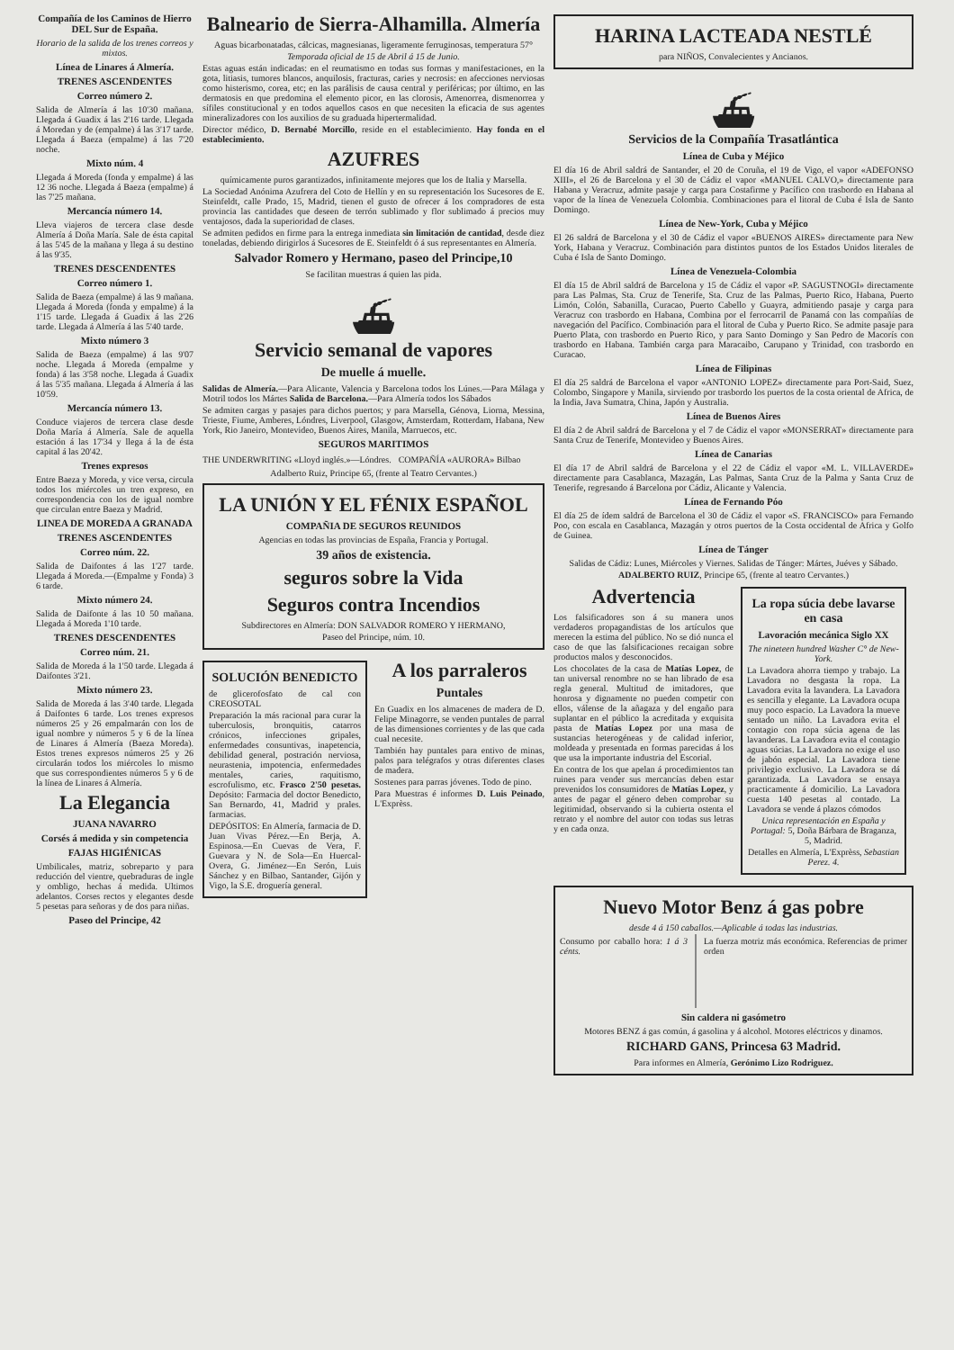Compañía de los Caminos de Hierro DEL Sur de España.
Horario de la salida de los trenes correos y mixtos.
Línea de Linares á Almería.
TRENES ASCENDENTES
Correo número 2.
Salida de Almería á las 10'30 mañana. Llegada á Guadix á las 2'16 tarde. Llegada á Moredan y de (empalme) á las 3'17 tarde. Llegada á Baeza (empalme) á las 7'20 noche.
Mixto núm. 4
Llegada á Moreda (fonda y empalme) á las 12 36 noche. Llegada á Baeza (empalme) á las 7'25 mañana.
Mercancía número 14.
Lleva viajeros de tercera clase desde Almería á Doña María. Sale de ésta capital á las 5'45 de la mañana y llega á su destino á las 9'35.
TRENES DESCENDENTES
Correo número 1.
Salida de Baeza (empalme) á las 9 mañana. Llegada á Moreda (fonda y empalme) á la 1'15 tarde. Llegada á Guadix á las 2'26 tarde. Llegada á Almería á las 5'40 tarde.
Mixto número 3
Salida de Baeza (empalme) á las 9'07 noche. Llegada á Moreda (empalme y fonda) á las 3'58 noche. Llegada á Guadix á las 5'35 mañana. Llegada á Almería á las 10'59.
Mercancía número 13.
Conduce viajeros de tercera clase desde Doña María á Almería. Sale de aquella estación á las 17'34 y llega á la de ésta capital á las 20'42.
Trenes expresos
Entre Baeza y Moreda, y vice versa, circula todos los miércoles un tren expreso, en correspondencia con los de igual nombre que circulan entre Baeza y Madrid.
LINEA DE MOREDA A GRANADA
TRENES ASCENDENTES
Correo núm. 22.
Salida de Daifontes á las 1'27 tarde. Llegada á Moreda.—(Empalme y Fonda) 3 6 tarde.
Mixto número 24.
Salida de Daifonte á las 10 50 mañana. Llegada á Moreda 1'10 tarde.
TRENES DESCENDENTES
Correo núm. 21.
Salida de Moreda á la 1'50 tarde. Llegada á Daifontes 3'21.
Mixto número 23.
Salida de Moreda á las 3'40 tarde. Llegada á Daifontes 6 tarde. Los trenes expresos números 25 y 26 empalmarán con los de igual nombre y números 5 y 6 de la línea de Linares á Almería (Baeza Moreda). Estos trenes expresos números 25 y 26 circularán todos los miércoles lo mismo que sus correspondientes números 5 y 6 de la línea de Linares á Almería.
La Elegancia
JUANA NAVARRO
Corsés á medida y sin competencia
FAJAS HIGIÉNICAS
Umbilicales, matriz, sobreparto y para reducción del vientre, quebraduras de ingle y ombligo, hechas á medida. Ultimos adelantos. Corses rectos y elegantes desde 5 pesetas para señoras y de dos para niñas.
Paseo del Principe, 42
Balneario de Sierra-Alhamilla. Almería
Aguas bicarbonatadas, cálcicas, magnesianas, ligeramente ferruginosas, temperatura 57°
Temporada oficial de 15 de Abril á 15 de Junio.
Estas aguas están indicadas: en el reumatismo en todas sus formas y manifestaciones, en la gota, litiasis, tumores blancos, anquilosis, fracturas, caries y necrosis: en afecciones nerviosas como histerismo, corea, etc; en las parálisis de causa central y periféricas; por último, en las dermatosis en que predomina el elemento picor, en las clorosis, Amenorrea, dismenorrea y sífiles constitucional y en todos aquellos casos en que necesiten la eficacia de sus agentes mineralizadores con los auxilios de su graduada hipertermalidad.
Director médico, D. Bernabé Morcillo, reside en el establecimiento. Hay fonda en el establecimiento.
AZUFRES
químicamente puros garantizados, infinitamente mejores que los de Italia y Marsella.
La Sociedad Anónima Azufrera del Coto de Hellín y en su representación los Sucesores de E. Steinfeldt, calle Prado, 15, Madrid, tienen el gusto de ofrecer á los compradores de esta provincia las cantidades que deseen de terrón sublimado y flor sublimado á precios muy ventajosos, dada la superioridad de clases.
Se admiten pedidos en firme para la entrega inmediata sin limitación de cantidad, desde diez toneladas, debiendo dirigirlos á Sucesores de E. Steinfeldt ó á sus representantes en Almería.
Salvador Romero y Hermano, paseo del Principe,10
Se facilitan muestras á quien las pida.
⛴
Servicio semanal de vapores
De muelle á muelle.
Salidas de Almería.—Para Alicante, Valencia y Barcelona todos los Lúnes.—Para Málaga y Motril todos los Mártes Salida de Barcelona.—Para Almería todos los Sábados
Se admiten cargas y pasajes para dichos puertos; y para Marsella, Génova, Liorna, Messina, Trieste, Fiume, Amberes, Lóndres, Liverpool, Glasgow, Amsterdam, Rotterdam, Habana, New York, Rio Janeiro, Montevideo, Buenos Aires, Manila, Marruecos, etc.
SEGUROS MARITIMOS
THE UNDERWRITING «Lloyd inglés.»—Lóndres.
COMPAÑÍA «AURORA» Bilbao
Adalberto Ruiz, Principe 65, (frente al Teatro Cervantes.)
LA UNIÓN Y EL FÉNIX ESPAÑOL
COMPAÑIA DE SEGUROS REUNIDOS
Agencias en todas las provincias de España, Francia y Portugal.
39 años de existencia.
seguros sobre la Vida
Seguros contra Incendios
Subdirectores en Almería: DON SALVADOR ROMERO Y HERMANO,
Paseo del Principe, núm. 10.
SOLUCIÓN BENEDICTO
de glicerofosfato de cal con CREOSOTAL
Preparación la más racional para curar la tuberculosis, bronquitis, catarros crónicos, infecciones gripales, enfermedades consuntivas, inapetencia, debilidad general, postración nerviosa, neurastenia, impotencia, enfermedades mentales, caries, raquitismo, escrofulismo, etc. Frasco 2'50 pesetas. Depósito: Farmacia del doctor Benedicto, San Bernardo, 41, Madrid y prales. farmacias.
DEPÓSITOS: En Almería, farmacia de D. Juan Vivas Pérez.—En Berja, A. Espinosa.—En Cuevas de Vera, F. Guevara y N. de Sola—En Huercal-Overa, G. Jiménez—En Serón, Luis Sánchez y en Bilbao, Santander, Gijón y Vigo, la S.E. droguería general.
A los parraleros
Puntales
En Guadix en los almacenes de madera de D. Felipe Minagorre, se venden puntales de parral de las dimensiones corrientes y de las que cada cual necesite.
También hay puntales para entivo de minas, palos para telégrafos y otras diferentes clases de madera.
Sostenes para parras jóvenes. Todo de pino.
Para Muestras é informes D. Luis Peinado, L'Exprèss.
HARINA LACTEADA NESTLÉ
para NIÑOS, Convalecientes y Ancianos.
⛴
Servicios de la Compañía Trasatlántica
Línea de Cuba y Méjico
El día 16 de Abril saldrá de Santander, el 20 de Coruña, el 19 de Vigo, el vapor «ADEFONSO XIII», el 26 de Barcelona y el 30 de Cádiz el vapor «MANUEL CALVO,» directamente para Habana y Veracruz, admite pasaje y carga para Costafirme y Pacífico con trasbordo en Habana al vapor de la línea de Venezuela Colombia. Combinaciones para el litoral de Cuba é Isla de Santo Domingo.
Línea de New-York, Cuba y Méjico
El 26 saldrá de Barcelona y el 30 de Cádiz el vapor «BUENOS AIRES» directamente para New York, Habana y Veracruz. Combinación para distintos puntos de los Estados Unidos literales de Cuba é Isla de Santo Domingo.
Línea de Venezuela-Colombia
El día 15 de Abril saldrá de Barcelona y 15 de Cádiz el vapor «P. SAGUSTNOGI» directamente para Las Palmas, Sta. Cruz de Tenerife, Sta. Cruz de las Palmas, Puerto Rico, Habana, Puerto Limón, Colón, Sabanilla, Curacao, Puerto Cabello y Guayra, admitiendo pasaje y carga para Veracruz con trasbordo en Habana, Combina por el ferrocarril de Panamá con las compañías de navegación del Pacífico. Combinación para el litoral de Cuba y Puerto Rico. Se admite pasaje para Puerto Plata, con trasbordo en Puerto Rico, y para Santo Domingo y San Pedro de Macorís con trasbordo en Habana. También carga para Maracaibo, Carupano y Trinidad, con trasbordo en Curacao.
Línea de Filipinas
El día 25 saldrá de Barcelona el vapor «ANTONIO LOPEZ» directamente para Port-Said, Suez, Colombo, Singapore y Manila, sirviendo por trasbordo los puertos de la costa oriental de Africa, de la India, Java Sumatra, China, Japón y Australia.
Línea de Buenos Aires
El día 2 de Abril saldrá de Barcelona y el 7 de Cádiz el vapor «MONSERRAT» directamente para Santa Cruz de Tenerife, Montevideo y Buenos Aires.
Línea de Canarias
El día 17 de Abril saldrá de Barcelona y el 22 de Cádiz el vapor «M. L. VILLAVERDE» directamente para Casablanca, Mazagán, Las Palmas, Santa Cruz de la Palma y Santa Cruz de Tenerife, regresando á Barcelona por Cádiz, Alicante y Valencia.
Línea de Fernando Póo
El día 25 de ídem saldrá de Barcelona el 30 de Cádiz el vapor «S. FRANCISCO» para Fernando Poo, con escala en Casablanca, Mazagán y otros puertos de la Costa occidental de Africa y Golfo de Guinea.
Línea de Tánger
Salidas de Cádiz: Lunes, Miércoles y Viernes. Salidas de Tánger: Mártes, Juéves y Sábado.
ADALBERTO RUIZ, Principe 65, (frente al teatro Cervantes.)
Advertencia
Los falsificadores son á su manera unos verdaderos propagandistas de los artículos que merecen la estima del público. No se dió nunca el caso de que las falsificaciones recaigan sobre productos malos y desconocidos.
Los chocolates de la casa de Matías Lopez, de tan universal renombre no se han librado de esa regla general. Multitud de imitadores, que honrosa y dignamente no pueden competir con ellos, válense de la añagaza y del engaño para suplantar en el público la acreditada y exquisita pasta de Matías Lopez por una masa de sustancias heterogéneas y de calidad inferior, moldeada y presentada en formas parecidas á los que usa la importante industria del Escorial.
En contra de los que apelan á procedimientos tan ruines para vender sus mercancías deben estar prevenidos los consumidores de Matías Lopez, y antes de pagar el género deben comprobar su legitimidad, observando si la cubierta ostenta el retrato y el nombre del autor con todas sus letras y en cada onza.
La ropa súcia debe lavarse en casa
Lavoración mecánica Siglo XX
The nineteen hundred Washer C° de New-York.
La Lavadora ahorra tiempo y trabajo. La Lavadora no desgasta la ropa. La Lavadora evita la lavandera. La Lavadora es sencilla y elegante. La Lavadora ocupa muy poco espacio. La Lavadora la mueve sentado un niño. La Lavadora evita el contagio con ropa súcia agena de las lavanderas. La Lavadora evita el contagio aguas súcias. La Lavadora no exige el uso de jabón especial. La Lavadora tiene privilegio exclusivo. La Lavadora se dá garantizada. La Lavadora se ensaya practicamente á domicilio. La Lavadora cuesta 140 pesetas al contado. La Lavadora se vende á plazos cómodos
Unica representación en España y Portugal: 5, Doña Bárbara de Braganza, 5, Madrid.
Detalles en Almería, L'Exprèss, Sebastian Perez. 4.
Nuevo Motor Benz á gas pobre
desde 4 á 150 caballos.—Aplicable á todas las industrias.
Consumo por caballo hora: 1 á 3 cénts.
La fuerza motriz más económica. Referencias de primer orden
Sin caldera ni gasómetro
Motores BENZ á gas común, á gasolina y á alcohol. Motores eléctricos y dinamos.
RICHARD GANS, Princesa 63 Madrid.
Para informes en Almería, Gerónimo Lizo Rodriguez.